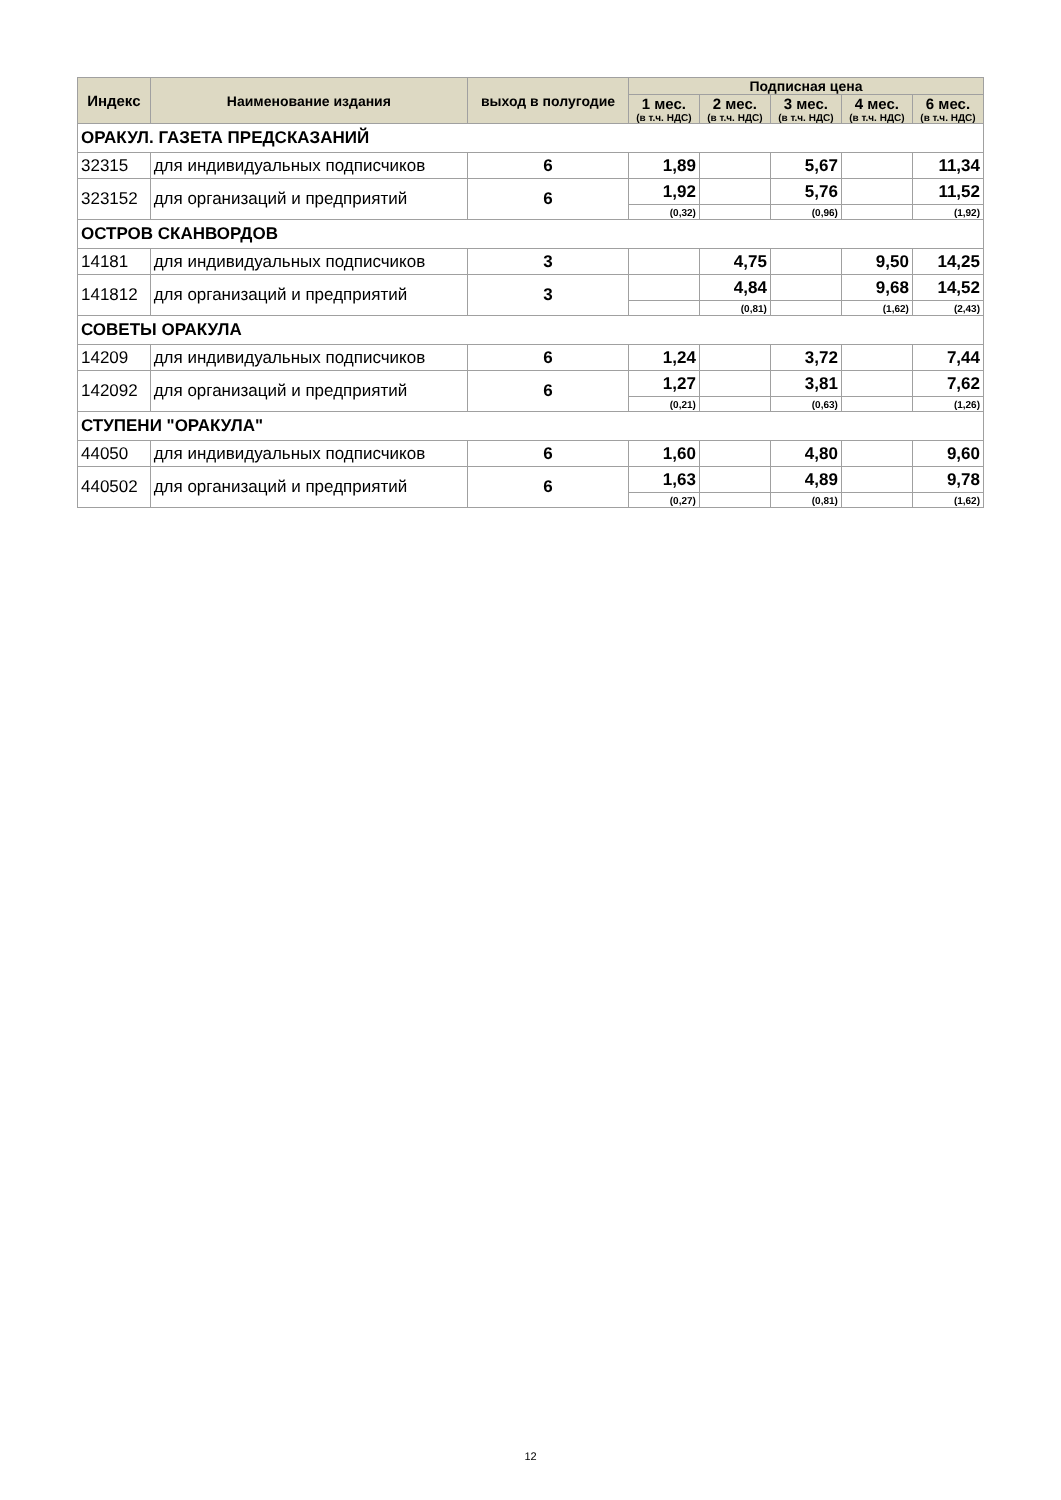| Индекс | Наименование издания | выход в полугодие | Подписная цена | | | | |
| --- | --- | --- | --- | --- | --- | --- | --- |
| | | | 1 мес. (в т.ч. НДС) | 2 мес. (в т.ч. НДС) | 3 мес. (в т.ч. НДС) | 4 мес. (в т.ч. НДС) | 6 мес. (в т.ч. НДС) |
| ОРАКУЛ. ГАЗЕТА ПРЕДСКАЗАНИЙ | | | | | | | |
| 32315 | для индивидуальных подписчиков | 6 | 1,89 | | 5,67 | | 11,34 |
| 323152 | для организаций и предприятий | 6 | 1,92 | | 5,76 | | 11,52 |
| | | | (0,32) | | (0,96) | | (1,92) |
| ОСТРОВ СКАНВОРДОВ | | | | | | | |
| 14181 | для индивидуальных подписчиков | 3 | | 4,75 | | 9,50 | 14,25 |
| 141812 | для организаций и предприятий | 3 | | 4,84 | | 9,68 | 14,52 |
| | | | | (0,81) | | (1,62) | (2,43) |
| СОВЕТЫ ОРАКУЛА | | | | | | | |
| 14209 | для индивидуальных подписчиков | 6 | 1,24 | | 3,72 | | 7,44 |
| 142092 | для организаций и предприятий | 6 | 1,27 | | 3,81 | | 7,62 |
| | | | (0,21) | | (0,63) | | (1,26) |
| СТУПЕНИ "ОРАКУЛА" | | | | | | | |
| 44050 | для индивидуальных подписчиков | 6 | 1,60 | | 4,80 | | 9,60 |
| 440502 | для организаций и предприятий | 6 | 1,63 | | 4,89 | | 9,78 |
| | | | (0,27) | | (0,81) | | (1,62) |
12